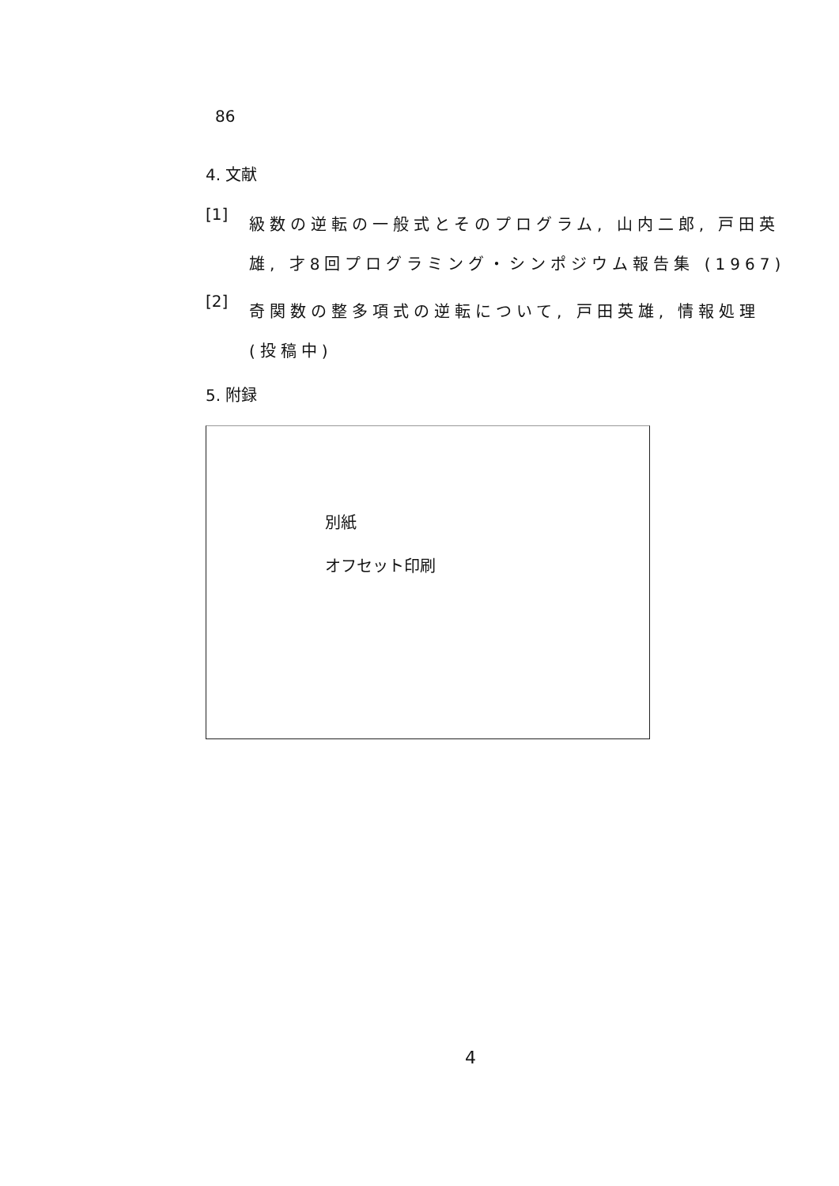86
4. 文献
[1]
級数の逆転の一般式とそのプログラム, 山内二郎, 戸田英雄, 才8回プログラミング・シンポジウム報告集 (1967)
[2]
奇関数の整多項式の逆転について, 戸田英雄, 情報処理 (投稿中)
5. 附録
別紙
オフセット印刷
4